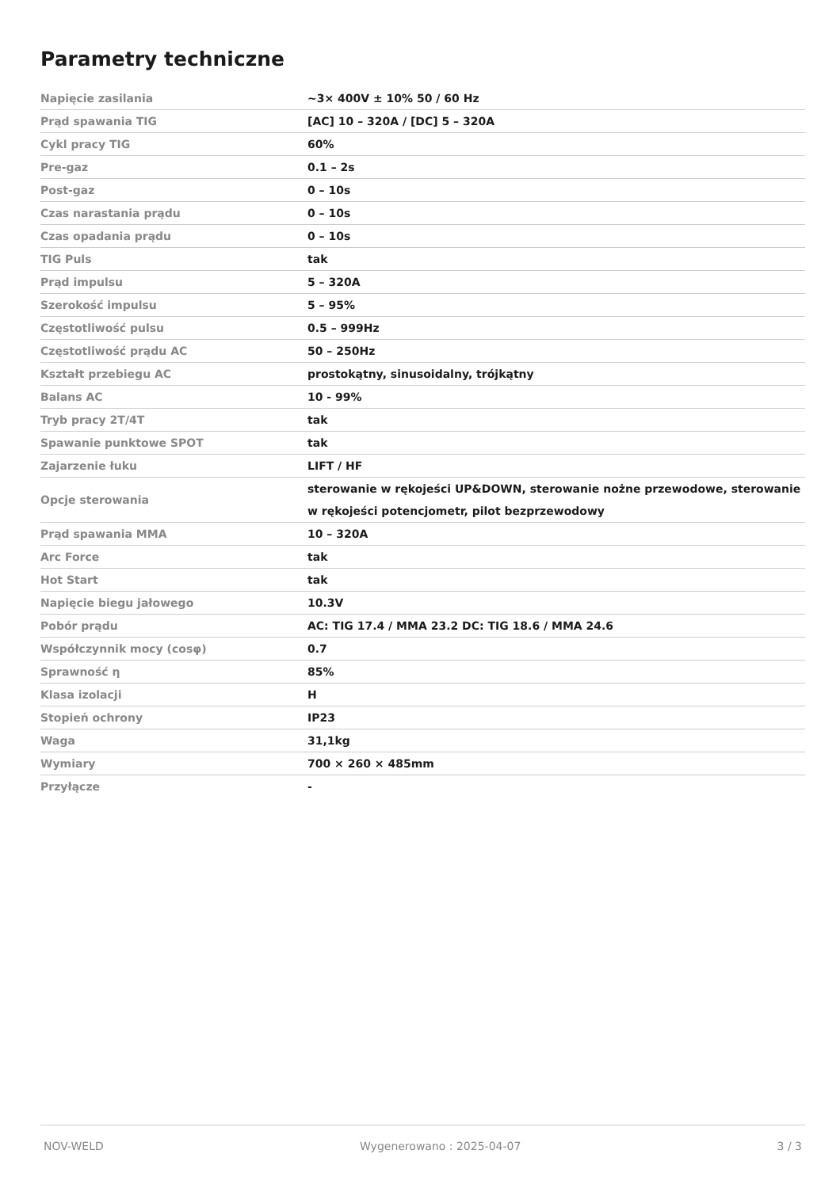Parametry techniczne
| Napięcie zasilania | ~3× 400V ± 10% 50 / 60 Hz |
| Prąd spawania TIG | [AC] 10 – 320A / [DC] 5 – 320A |
| Cykl pracy TIG | 60% |
| Pre-gaz | 0.1 – 2s |
| Post-gaz | 0 – 10s |
| Czas narastania prądu | 0 – 10s |
| Czas opadania prądu | 0 – 10s |
| TIG Puls | tak |
| Prąd impulsu | 5 – 320A |
| Szerokość impulsu | 5 – 95% |
| Częstotliwość pulsu | 0.5 – 999Hz |
| Częstotliwość prądu AC | 50 – 250Hz |
| Kształt przebiegu AC | prostokątny, sinusoidalny, trójkątny |
| Balans AC | 10 - 99% |
| Tryb pracy 2T/4T | tak |
| Spawanie punktowe SPOT | tak |
| Zajarzenie łuku | LIFT / HF |
| Opcje sterowania | sterowanie w rękojeści UP&DOWN, sterowanie nożne przewodowe, sterowanie w rękojeści potencjometr, pilot bezprzewodowy |
| Prąd spawania MMA | 10 – 320A |
| Arc Force | tak |
| Hot Start | tak |
| Napięcie biegu jałowego | 10.3V |
| Pobór prądu | AC: TIG 17.4 / MMA 23.2 DC: TIG 18.6 / MMA 24.6 |
| Współczynnik mocy (cosφ) | 0.7 |
| Sprawność η | 85% |
| Klasa izolacji | H |
| Stopień ochrony | IP23 |
| Waga | 31,1kg |
| Wymiary | 700 × 260 × 485mm |
| Przyłącze | - |
NOV-WELD Wygenerowano : 2025-04-07 3 / 3